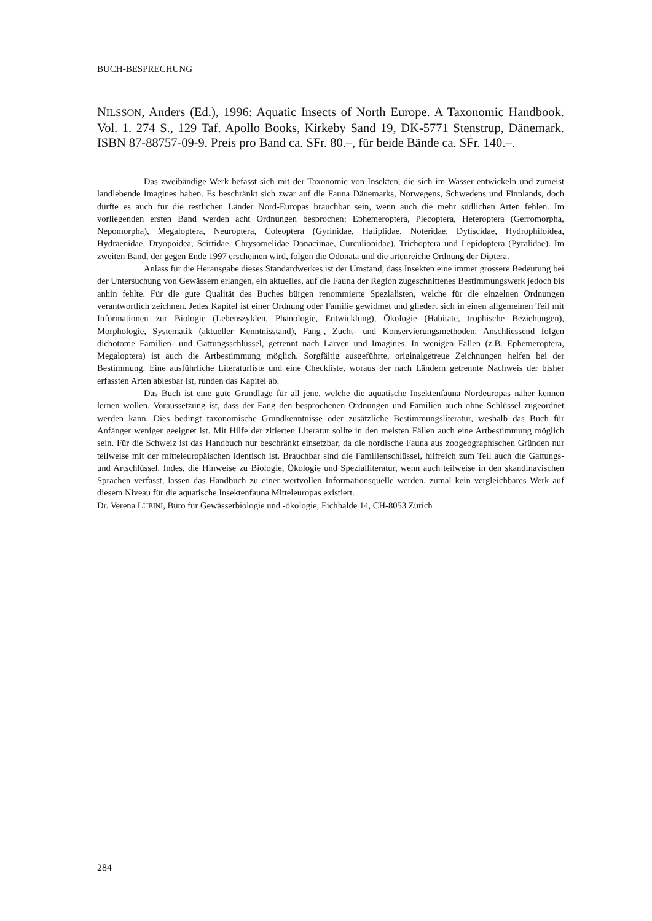BUCH-BESPRECHUNG
NILSSON, Anders (Ed.), 1996: Aquatic Insects of North Europe. A Taxonomic Handbook. Vol. 1. 274 S., 129 Taf. Apollo Books, Kirkeby Sand 19, DK-5771 Stenstrup, Dänemark. ISBN 87-88757-09-9. Preis pro Band ca. SFr. 80.–, für beide Bände ca. SFr. 140.–.
Das zweibändige Werk befasst sich mit der Taxonomie von Insekten, die sich im Wasser entwickeln und zumeist landlebende Imagines haben. Es beschränkt sich zwar auf die Fauna Dänemarks, Norwegens, Schwedens und Finnlands, doch dürfte es auch für die restlichen Länder Nord-Europas brauchbar sein, wenn auch die mehr südlichen Arten fehlen. Im vorliegenden ersten Band werden acht Ordnungen besprochen: Ephemeroptera, Plecoptera, Heteroptera (Gerromorpha, Nepomorpha), Megaloptera, Neuroptera, Coleoptera (Gyrinidae, Haliplidae, Noteridae, Dytiscidae, Hydrophiloidea, Hydraenidae, Dryopoidea, Scirtidae, Chrysomelidae Donaciinae, Curculionidae), Trichoptera und Lepidoptera (Pyralidae). Im zweiten Band, der gegen Ende 1997 erscheinen wird, folgen die Odonata und die artenreiche Ordnung der Diptera.
Anlass für die Herausgabe dieses Standardwerkes ist der Umstand, dass Insekten eine immer grössere Bedeutung bei der Untersuchung von Gewässern erlangen, ein aktuelles, auf die Fauna der Region zugeschnittenes Bestimmungswerk jedoch bis anhin fehlte. Für die gute Qualität des Buches bürgen renommierte Spezialisten, welche für die einzelnen Ordnungen verantwortlich zeichnen. Jedes Kapitel ist einer Ordnung oder Familie gewidmet und gliedert sich in einen allgemeinen Teil mit Informationen zur Biologie (Lebenszyklen, Phänologie, Entwicklung), Ökologie (Habitate, trophische Beziehungen), Morphologie, Systematik (aktueller Kenntnisstand), Fang-, Zucht- und Konservierungsmethoden. Anschliessend folgen dichotome Familien- und Gattungsschlüssel, getrennt nach Larven und Imagines. In wenigen Fällen (z.B. Ephemeroptera, Megaloptera) ist auch die Artbestimmung möglich. Sorgfältig ausgeführte, originalgetreue Zeichnungen helfen bei der Bestimmung. Eine ausführliche Literaturliste und eine Checkliste, woraus der nach Ländern getrennte Nachweis der bisher erfassten Arten ablesbar ist, runden das Kapitel ab.
Das Buch ist eine gute Grundlage für all jene, welche die aquatische Insektenfauna Nordeuropas näher kennen lernen wollen. Voraussetzung ist, dass der Fang den besprochenen Ordnungen und Familien auch ohne Schlüssel zugeordnet werden kann. Dies bedingt taxonomische Grundkenntnisse oder zusätzliche Bestimmungsliteratur, weshalb das Buch für Anfänger weniger geeignet ist. Mit Hilfe der zitierten Literatur sollte in den meisten Fällen auch eine Artbestimmung möglich sein. Für die Schweiz ist das Handbuch nur beschränkt einsetzbar, da die nordische Fauna aus zoogeographischen Gründen nur teilweise mit der mitteleuropäischen identisch ist. Brauchbar sind die Familienschlüssel, hilfreich zum Teil auch die Gattungs- und Artschlüssel. Indes, die Hinweise zu Biologie, Ökologie und Spezialliteratur, wenn auch teilweise in den skandinavischen Sprachen verfasst, lassen das Handbuch zu einer wertvollen Informationsquelle werden, zumal kein vergleichbares Werk auf diesem Niveau für die aquatische Insektenfauna Mitteleuropas existiert.
Dr. Verena LUBINI, Büro für Gewässerbiologie und -ökologie, Eichhalde 14, CH-8053 Zürich
284